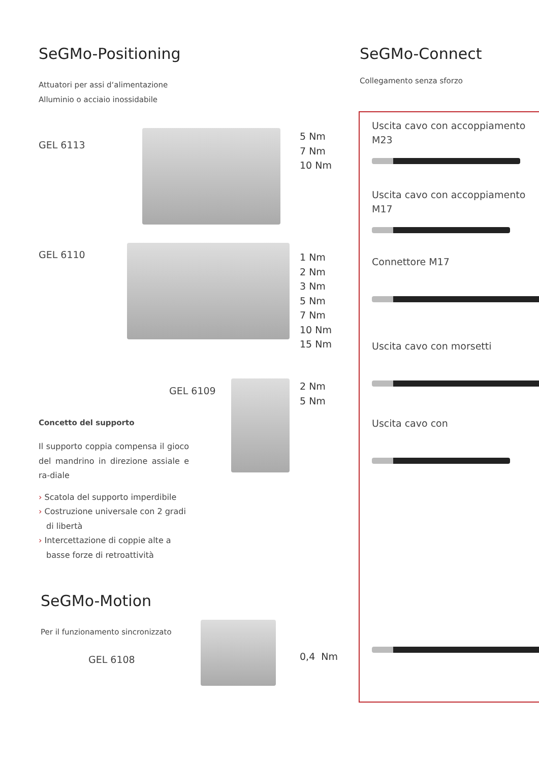SeGMo-Positioning
Attuatori per assi d‘alimentazione
Alluminio o acciaio inossidabile
GEL 6113
5 Nm
7 Nm
10 Nm
GEL 6110
1 Nm
2 Nm
3 Nm
5 Nm
7 Nm
10 Nm
15 Nm
GEL 6109
2 Nm
5 Nm
Concetto del supporto
Il supporto coppia compensa il gioco del mandrino in direzione assiale e ra-diale
› Scatola del supporto imperdibile
› Costruzione universale con 2 gradi di libertà
› Intercettazione di coppie alte a basse forze di retroattività
SeGMo-Motion
Per il funzionamento sincronizzato
GEL 6108
0,4 Nm
SeGMo-Connect
Collegamento senza sforzo
Uscita cavo con accoppiamento M23
Uscita cavo con accoppiamento M17
Connettore M17
Uscita cavo con morsetti
Uscita cavo con